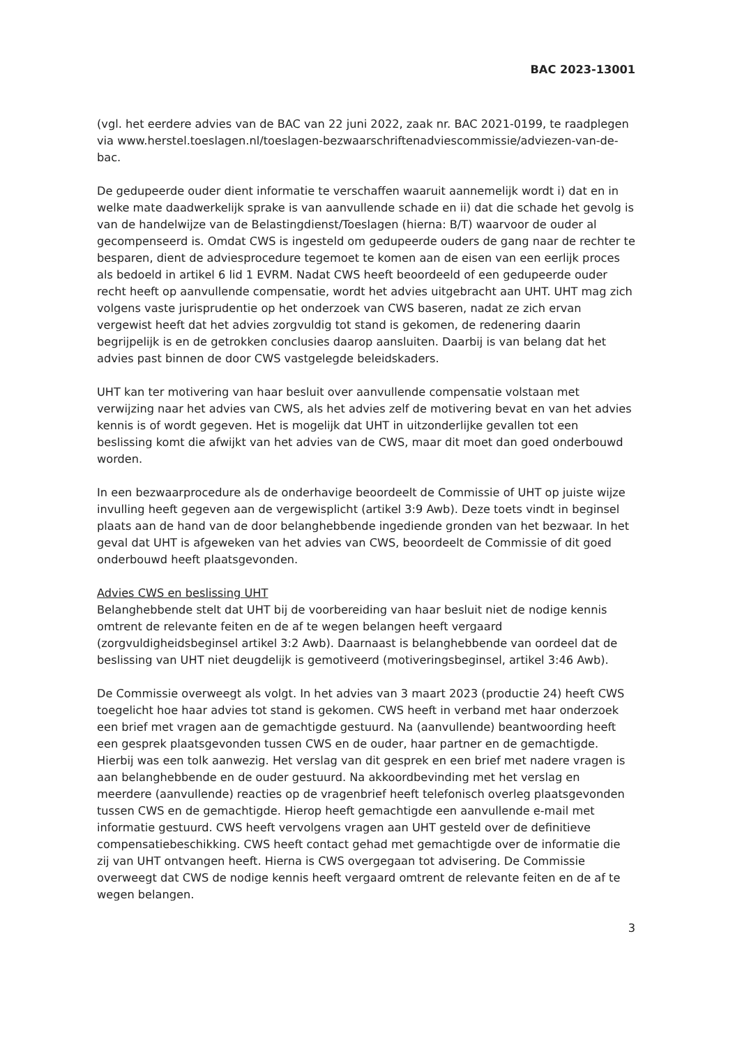BAC 2023-13001
(vgl. het eerdere advies van de BAC van 22 juni 2022, zaak nr. BAC 2021-0199, te raadplegen via www.herstel.toeslagen.nl/toeslagen-bezwaarschriftenadviescommissie/adviezen-van-de-bac.
De gedupeerde ouder dient informatie te verschaffen waaruit aannemelijk wordt i) dat en in welke mate daadwerkelijk sprake is van aanvullende schade en ii) dat die schade het gevolg is van de handelwijze van de Belastingdienst/Toeslagen (hierna: B/T) waarvoor de ouder al gecompenseerd is. Omdat CWS is ingesteld om gedupeerde ouders de gang naar de rechter te besparen, dient de adviesprocedure tegemoet te komen aan de eisen van een eerlijk proces als bedoeld in artikel 6 lid 1 EVRM. Nadat CWS heeft beoordeeld of een gedupeerde ouder recht heeft op aanvullende compensatie, wordt het advies uitgebracht aan UHT. UHT mag zich volgens vaste jurisprudentie op het onderzoek van CWS baseren, nadat ze zich ervan vergewist heeft dat het advies zorgvuldig tot stand is gekomen, de redenering daarin begrijpelijk is en de getrokken conclusies daarop aansluiten. Daarbij is van belang dat het advies past binnen de door CWS vastgelegde beleidskaders.
UHT kan ter motivering van haar besluit over aanvullende compensatie volstaan met verwijzing naar het advies van CWS, als het advies zelf de motivering bevat en van het advies kennis is of wordt gegeven. Het is mogelijk dat UHT in uitzonderlijke gevallen tot een beslissing komt die afwijkt van het advies van de CWS, maar dit moet dan goed onderbouwd worden.
In een bezwaarprocedure als de onderhavige beoordeelt de Commissie of UHT op juiste wijze invulling heeft gegeven aan de vergewisplicht (artikel 3:9 Awb). Deze toets vindt in beginsel plaats aan de hand van de door belanghebbende ingediende gronden van het bezwaar. In het geval dat UHT is afgeweken van het advies van CWS, beoordeelt de Commissie of dit goed onderbouwd heeft plaatsgevonden.
Advies CWS en beslissing UHT
Belanghebbende stelt dat UHT bij de voorbereiding van haar besluit niet de nodige kennis omtrent de relevante feiten en de af te wegen belangen heeft vergaard (zorgvuldigheidsbeginsel artikel 3:2 Awb). Daarnaast is belanghebbende van oordeel dat de beslissing van UHT niet deugdelijk is gemotiveerd (motiveringsbeginsel, artikel 3:46 Awb).
De Commissie overweegt als volgt. In het advies van 3 maart 2023 (productie 24) heeft CWS toegelicht hoe haar advies tot stand is gekomen. CWS heeft in verband met haar onderzoek een brief met vragen aan de gemachtigde gestuurd. Na (aanvullende) beantwoording heeft een gesprek plaatsgevonden tussen CWS en de ouder, haar partner en de gemachtigde. Hierbij was een tolk aanwezig. Het verslag van dit gesprek en een brief met nadere vragen is aan belanghebbende en de ouder gestuurd. Na akkoordbevinding met het verslag en meerdere (aanvullende) reacties op de vragenbrief heeft telefonisch overleg plaatsgevonden tussen CWS en de gemachtigde. Hierop heeft gemachtigde een aanvullende e-mail met informatie gestuurd. CWS heeft vervolgens vragen aan UHT gesteld over de definitieve compensatiebeschikking. CWS heeft contact gehad met gemachtigde over de informatie die zij van UHT ontvangen heeft. Hierna is CWS overgegaan tot advisering. De Commissie overweegt dat CWS de nodige kennis heeft vergaard omtrent de relevante feiten en de af te wegen belangen.
3